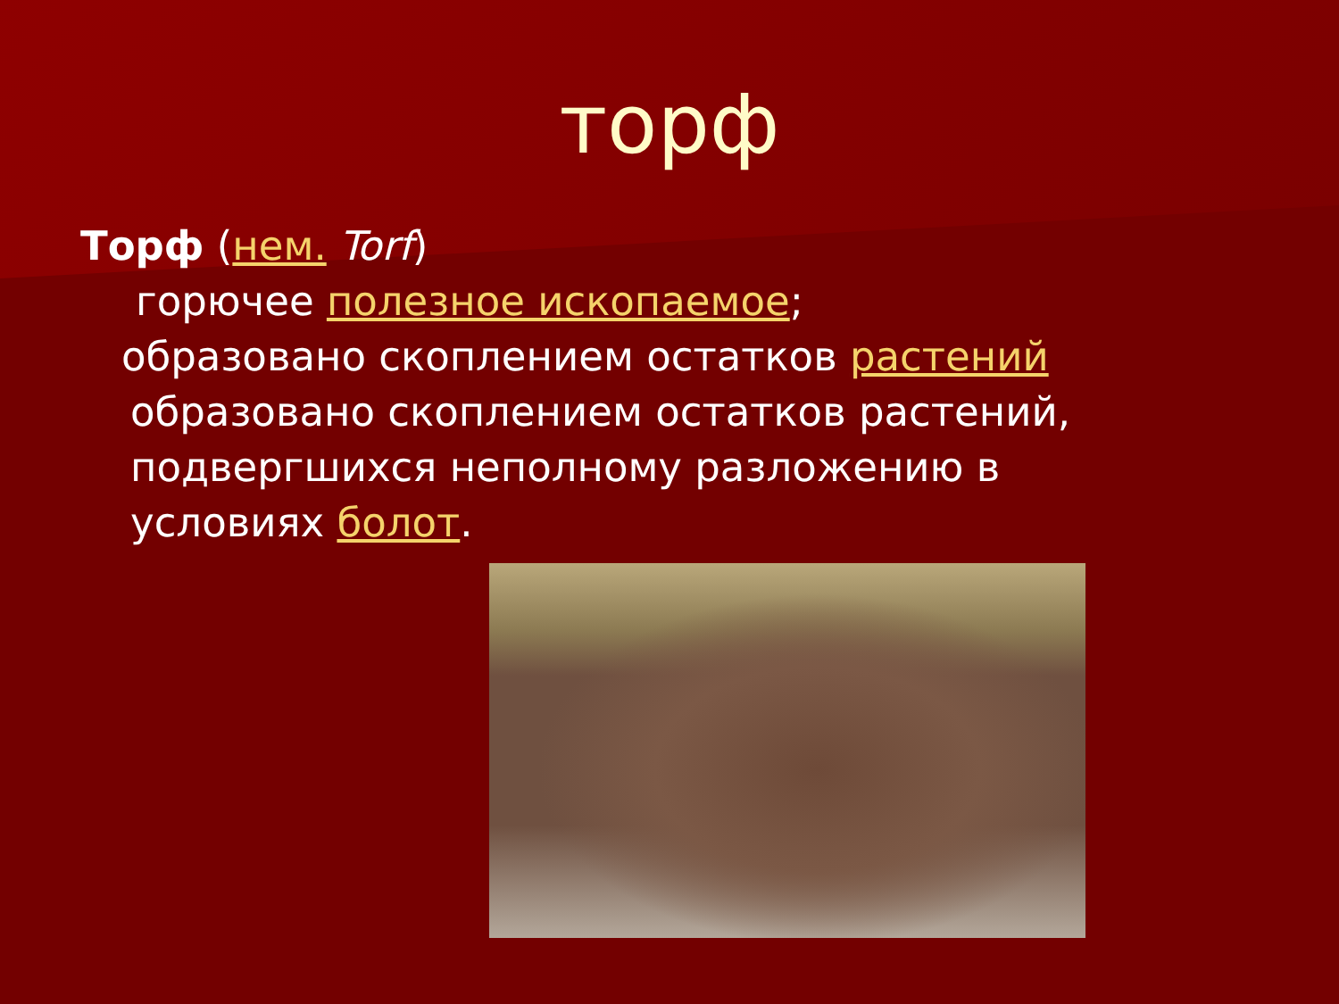торф
Торф (нем. Torf)
горючее полезное ископаемое;
образовано скоплением остатков растений
образовано скоплением остатков растений, подвергшихся неполному разложению в условиях болот.